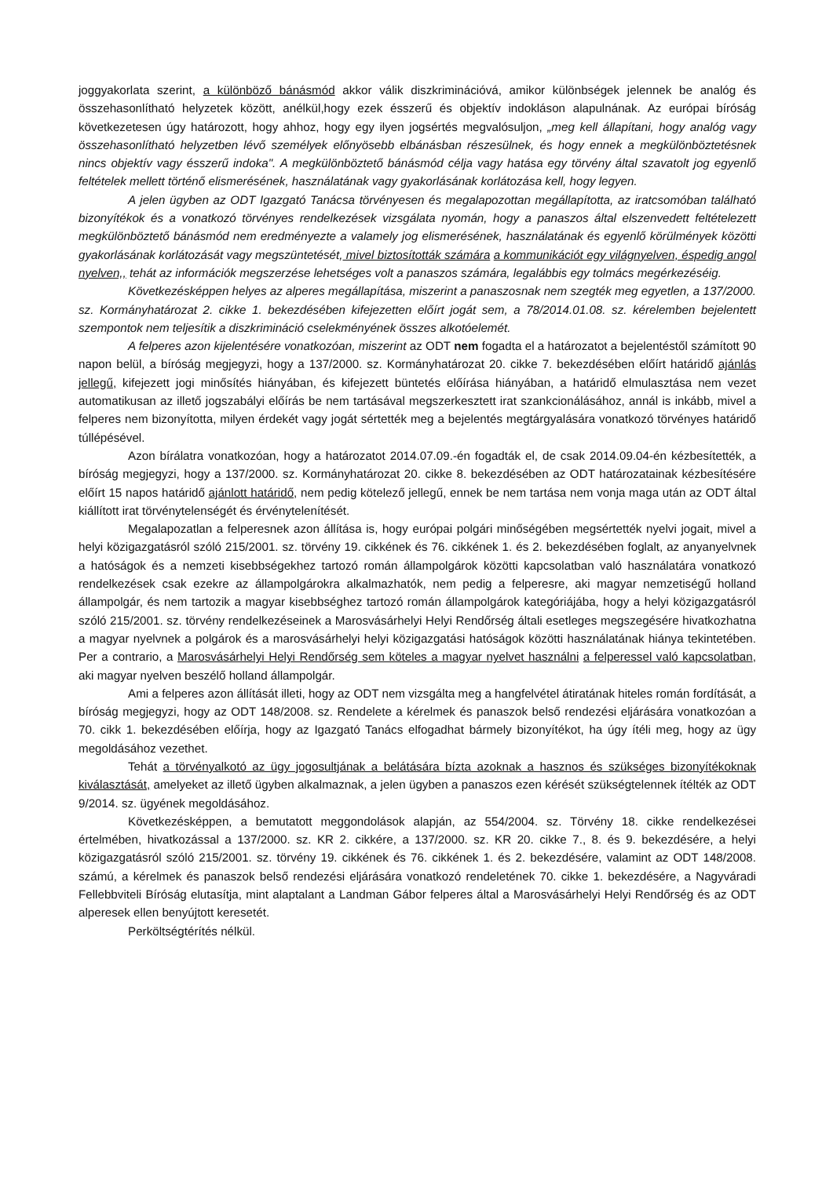joggyakorlata szerint, a különböző bánásmód akkor válik diszkriminációvá, amikor különbségek jelennek be analóg és összehasonlítható helyzetek között, anélkül,hogy ezek ésszerű és objektív indokláson alapulnának. Az európai bíróság következetesen úgy határozott, hogy ahhoz, hogy egy ilyen jogsértés megvalósuljon, „meg kell állapítani, hogy analóg vagy összehasonlítható helyzetben lévő személyek előnyösebb elbánásban részesülnek, és hogy ennek a megkülönböztetésnek nincs objektív vagy ésszerű indoka". A megkülönböztető bánásmód célja vagy hatása egy törvény által szavatolt jog egyenlő feltételek mellett történő elismerésének, használatának vagy gyakorlásának korlátozása kell, hogy legyen.
A jelen ügyben az ODT Igazgató Tanácsa törvényesen és megalapozottan megállapította, az iratcsomóban található bizonyítékok és a vonatkozó törvényes rendelkezések vizsgálata nyomán, hogy a panaszos által elszenvedett feltételezett megkülönböztető bánásmód nem eredményezte a valamely jog elismerésének, használatának és egyenlő körülmények közötti gyakorlásának korlátozását vagy megszüntetését, mivel biztosították számára a kommunikációt egy világnyelven, éspedig angol nyelven,, tehát az információk megszerzése lehetséges volt a panaszos számára, legalábbis egy tolmács megérkezéséig.
Következésképpen helyes az alperes megállapítása, miszerint a panaszosnak nem szegték meg egyetlen, a 137/2000. sz. Kormányhatározat 2. cikke 1. bekezdésében kifejezetten előírt jogát sem, a 78/2014.01.08. sz. kérelemben bejelentett szempontok nem teljesítik a diszkrimináció cselekményének összes alkotóelemét.
A felperes azon kijelentésére vonatkozóan, miszerint az ODT nem fogadta el a határozatot a bejelentéstől számított 90 napon belül, a bíróság megjegyzi, hogy a 137/2000. sz. Kormányhatározat 20. cikke 7. bekezdésében előírt határidő ajánlás jellegű, kifejezett jogi minősítés hiányában, és kifejezett büntetés előírása hiányában, a határidő elmulasztása nem vezet automatikusan az illető jogszabályi előírás be nem tartásával megszerkesztett irat szankcionálásához, annál is inkább, mivel a felperes nem bizonyította, milyen érdekét vagy jogát sértették meg a bejelentés megtárgyalására vonatkozó törvényes határidő túllépésével.
Azon bírálatra vonatkozóan, hogy a határozatot 2014.07.09.-én fogadták el, de csak 2014.09.04-én kézbesítették, a bíróság megjegyzi, hogy a 137/2000. sz. Kormányhatározat 20. cikke 8. bekezdésében az ODT határozatainak kézbesítésére előírt 15 napos határidő ajánlott határidő, nem pedig kötelező jellegű, ennek be nem tartása nem vonja maga után az ODT által kiállított irat törvénytelenségét és érvénytelenítését.
Megalapozatlan a felperesnek azon állítása is, hogy európai polgári minőségében megsértették nyelvi jogait, mivel a helyi közigazgatásról szóló 215/2001. sz. törvény 19. cikkének és 76. cikkének 1. és 2. bekezdésében foglalt, az anyanyelvnek a hatóságok és a nemzeti kisebbségekhez tartozó román állampolgárok közötti kapcsolatban való használatára vonatkozó rendelkezések csak ezekre az állampolgárokra alkalmazhatók, nem pedig a felperesre, aki magyar nemzetiségű holland állampolgár, és nem tartozik a magyar kisebbséghez tartozó román állampolgárok kategóriájába, hogy a helyi közigazgatásról szóló 215/2001. sz. törvény rendelkezéseinek a Marosvásárhelyi Helyi Rendőrség általi esetleges megszegésére hivatkozhatna a magyar nyelvnek a polgárok és a marosvásárhelyi helyi közigazgatási hatóságok közötti használatának hiánya tekintetében. Per a contrario, a Marosvásárhelyi Helyi Rendőrség sem köteles a magyar nyelvet használni a felperessel való kapcsolatban, aki magyar nyelven beszélő holland állampolgár.
Ami a felperes azon állítását illeti, hogy az ODT nem vizsgálta meg a hangfelvétel átiratának hiteles román fordítását, a bíróság megjegyzi, hogy az ODT 148/2008. sz. Rendelete a kérelmek és panaszok belső rendezési eljárására vonatkozóan a 70. cikk 1. bekezdésében előírja, hogy az Igazgató Tanács elfogadhat bármely bizonyítékot, ha úgy ítéli meg, hogy az ügy megoldásához vezethet.
Tehát a törvényalkotó az ügy jogosultjának a belátására bízta azoknak a hasznos és szükséges bizonyítékoknak kiválasztását, amelyeket az illető ügyben alkalmaznak, a jelen ügyben a panaszos ezen kérését szükségtelennek ítélték az ODT 9/2014. sz. ügyének megoldásához.
Következésképpen, a bemutatott meggondolások alapján, az 554/2004. sz. Törvény 18. cikke rendelkezései értelmében, hivatkozással a 137/2000. sz. KR 2. cikkére, a 137/2000. sz. KR 20. cikke 7., 8. és 9. bekezdésére, a helyi közigazgatásról szóló 215/2001. sz. törvény 19. cikkének és 76. cikkének 1. és 2. bekezdésére, valamint az ODT 148/2008. számú, a kérelmek és panaszok belső rendezési eljárására vonatkozó rendeletének 70. cikke 1. bekezdésére, a Nagyváradi Fellebbviteli Bíróság elutasítja, mint alaptalant a Landman Gábor felperes által a Marosvásárhelyi Helyi Rendőrség és az ODT alperesek ellen benyújtott keresetét.
Perköltségtérítés nélkül.